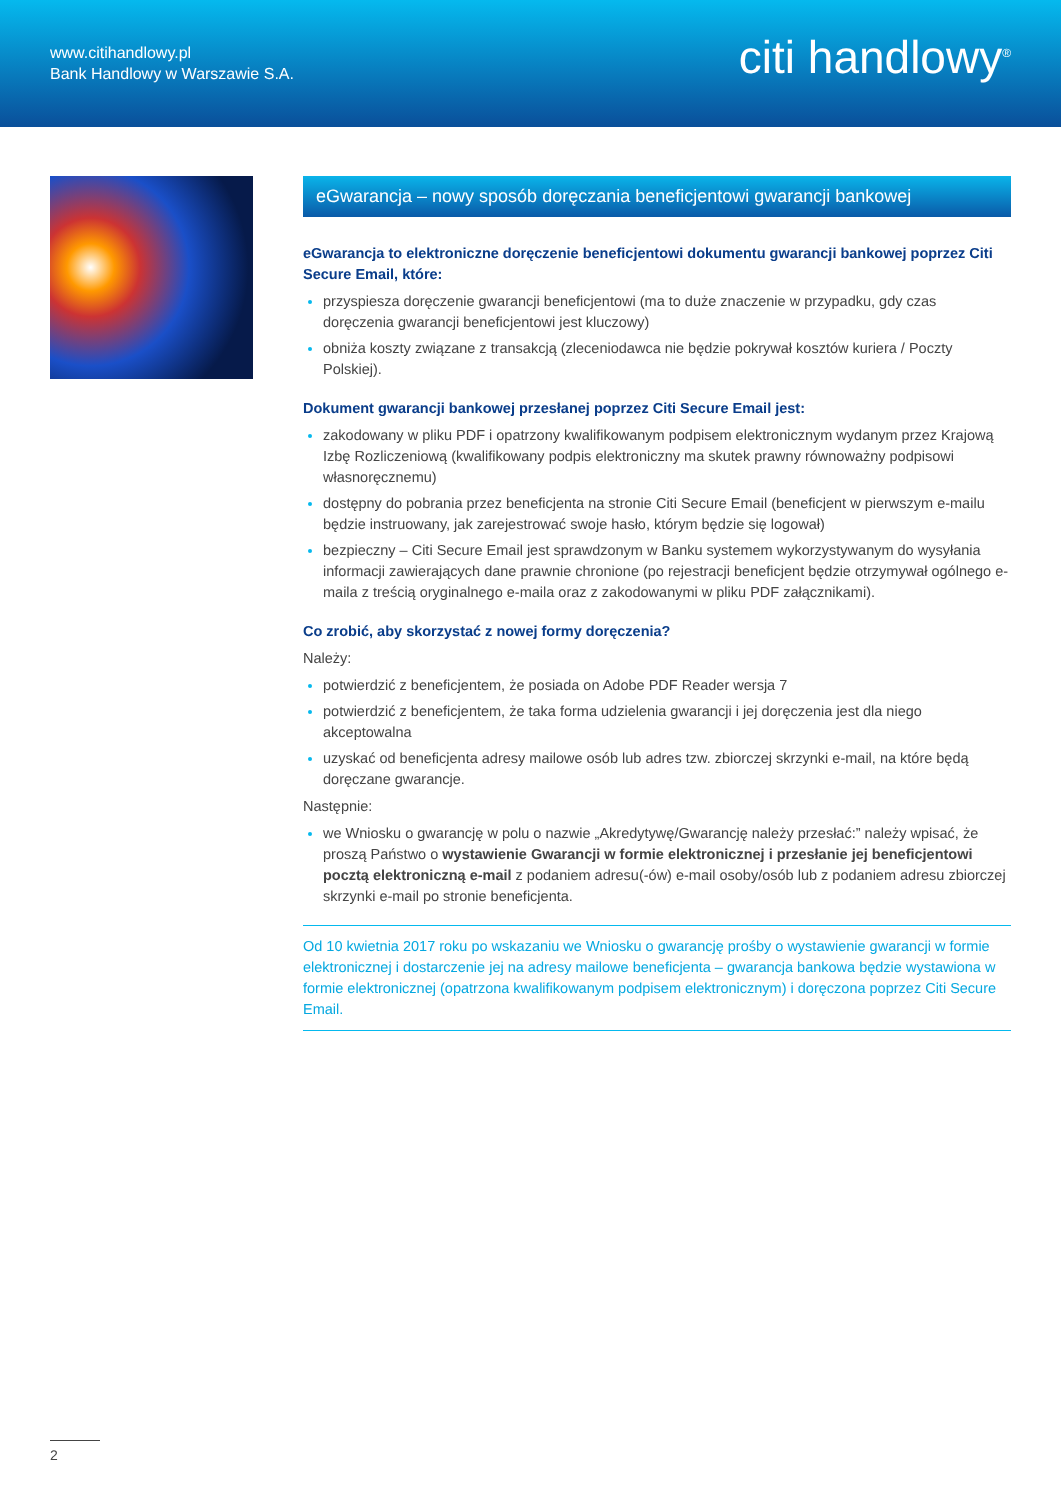www.citihandlowy.pl
Bank Handlowy w Warszawie S.A.
citi handlowy<sup>®</sup>
eGwarancja – nowy sposób doręczania beneficjentowi gwarancji bankowej
eGwarancja to elektroniczne doręczenie beneficjentowi dokumentu gwarancji bankowej poprzez Citi Secure Email, które:
przyspiesza doręczenie gwarancji beneficjentowi (ma to duże znaczenie w przypadku, gdy czas doręczenia gwarancji beneficjentowi jest kluczowy)
obniża koszty związane z transakcją (zleceniodawca nie będzie pokrywał kosztów kuriera / Poczty Polskiej).
Dokument gwarancji bankowej przesłanej poprzez Citi Secure Email jest:
zakodowany w pliku PDF i opatrzony kwalifikowanym podpisem elektronicznym wydanym przez Krajową Izbę Rozliczeniową (kwalifikowany podpis elektroniczny ma skutek prawny równoważny podpisowi własnoręcznemu)
dostępny do pobrania przez beneficjenta na stronie Citi Secure Email (beneficjent w pierwszym e-mailu będzie instruowany, jak zarejestrować swoje hasło, którym będzie się logował)
bezpieczny – Citi Secure Email jest sprawdzonym w Banku systemem wykorzystywanym do wysyłania informacji zawierających dane prawnie chronione (po rejestracji beneficjent będzie otrzymywał ogólnego e-maila z treścią oryginalnego e-maila oraz z zakodowanymi w pliku PDF załącznikami).
Co zrobić, aby skorzystać z nowej formy doręczenia?
Należy:
potwierdzić z beneficjentem, że posiada on Adobe PDF Reader wersja 7
potwierdzić z beneficjentem, że taka forma udzielenia gwarancji i jej doręczenia jest dla niego akceptowalna
uzyskać od beneficjenta adresy mailowe osób lub adres tzw. zbiorczej skrzynki e-mail, na które będą doręczane gwarancje.
Następnie:
we Wniosku o gwarancję w polu o nazwie „Akredytywę/Gwarancję należy przesłać:” należy wpisać, że proszą Państwo o wystawienie Gwarancji w formie elektronicznej i przesłanie jej beneficjentowi pocztą elektroniczną e-mail z podaniem adresu(-ów) e-mail osoby/osób lub z podaniem adresu zbiorczej skrzynki e-mail po stronie beneficjenta.
Od 10 kwietnia 2017 roku po wskazaniu we Wniosku o gwarancję prośby o wystawienie gwarancji w formie elektronicznej i dostarczenie jej na adresy mailowe beneficjenta – gwarancja bankowa będzie wystawiona w formie elektronicznej (opatrzona kwalifikowanym podpisem elektronicznym) i doręczona poprzez Citi Secure Email.
2